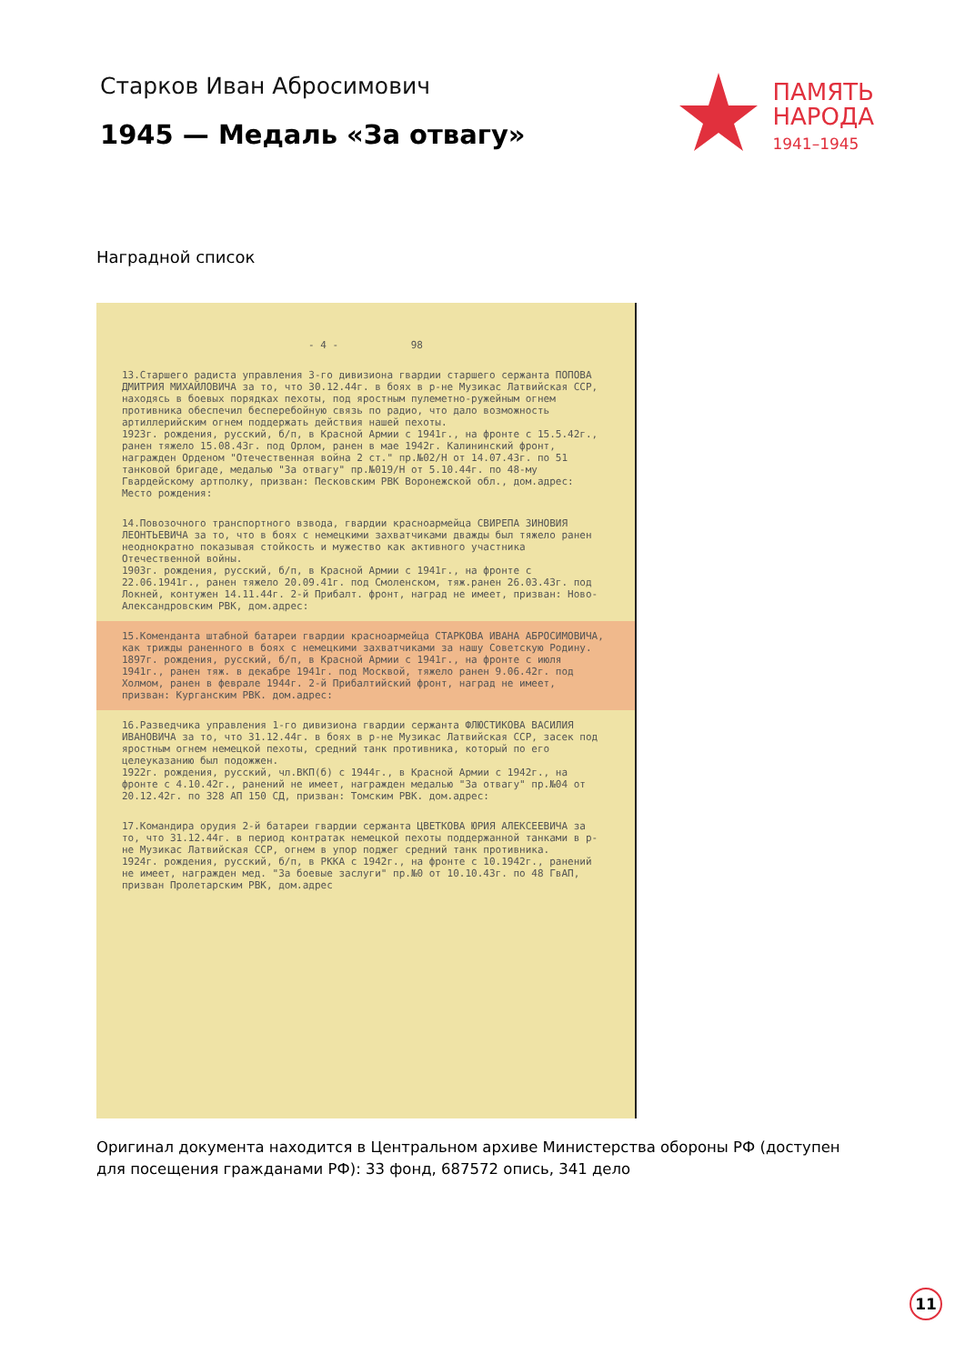Старков Иван Абросимович
1945 — Медаль «За отвагу»
ПАМЯТЬ
НАРОДА
1941–1945
Наградной список
- 4 - 98
13.Старшего радиста управления 3-го дивизиона гвардии старшего сержанта ПОПОВА ДМИТРИЯ МИХАЙЛОВИЧА за то, что 30.12.44г. в боях в р-не Музикас Латвийская ССР, находясь в боевых порядках пехоты, под яростным пулеметно-ружейным огнем противника обеспечил бесперебойную связь по радио, что дало возможность артиллерийским огнем поддержать действия нашей пехоты.
1923г. рождения, русский, б/п, в Красной Армии с 1941г., на фронте с 15.5.42г., ранен тяжело 15.08.43г. под Орлом, ранен в мае 1942г. Калининский фронт, награжден Орденом "Отечественная война 2 ст." пр.№02/Н от 14.07.43г. по 51 танковой бригаде, медалью "За отвагу" пр.№019/Н от 5.10.44г. по 48-му Гвардейскому артполку, призван: Песковским РВК Воронежской обл., дом.адрес:
Место рождения:
14.Повозочного транспортного взвода, гвардии красноармейца СВИРЕПА ЗИНОВИЯ ЛЕОНТЬЕВИЧА за то, что в боях с немецкими захватчиками дважды был тяжело ранен неоднократно показывая стойкость и мужество как активного участника Отечественной войны.
1903г. рождения, русский, б/п, в Красной Армии с 1941г., на фронте с 22.06.1941г., ранен тяжело 20.09.41г. под Смоленском, тяж.ранен 26.03.43г. под Локней, контужен 14.11.44г. 2-й Прибалт. фронт, наград не имеет, призван: Ново-Александровским РВК, дом.адрес:
15.Коменданта штабной батареи гвардии красноармейца СТАРКОВА ИВАНА АБРОСИМОВИЧА, как трижды раненного в боях с немецкими захватчиками за нашу Советскую Родину.
1897г. рождения, русский, б/п, в Красной Армии с 1941г., на фронте с июля 1941г., ранен тяж. в декабре 1941г. под Москвой, тяжело ранен 9.06.42г. под Холмом, ранен в феврале 1944г. 2-й Прибалтийский фронт, наград не имеет, призван: Курганским РВК. дом.адрес:
16.Разведчика управления 1-го дивизиона гвардии сержанта ФЛЮСТИКОВА ВАСИЛИЯ ИВАНОВИЧА за то, что 31.12.44г. в боях в р-не Музикас Латвийская ССР, засек под яростным огнем немецкой пехоты, средний танк противника, который по его целеуказанию был подожжен.
1922г. рождения, русский, чл.ВКП(б) с 1944г., в Красной Армии с 1942г., на фронте с 4.10.42г., ранений не имеет, награжден медалью "За отвагу" пр.№04 от 20.12.42г. по 328 АП 150 СД, призван: Томским РВК. дом.адрес:
17.Командира орудия 2-й батареи гвардии сержанта ЦВЕТКОВА ЮРИЯ АЛЕКСЕЕВИЧА за то, что 31.12.44г. в период контратак немецкой пехоты поддержанной танками в р-не Музикас Латвийская ССР, огнем в упор поджег средний танк противника.
1924г. рождения, русский, б/п, в РККА с 1942г., на фронте с 10.1942г., ранений не имеет, награжден мед. "За боевые заслуги" пр.№0 от 10.10.43г. по 48 ГвАП, призван Пролетарским РВК, дом.адрес
Оригинал документа находится в Центральном архиве Министерства обороны РФ (доступен для посещения гражданами РФ): 33 фонд, 687572 опись, 341 дело
11